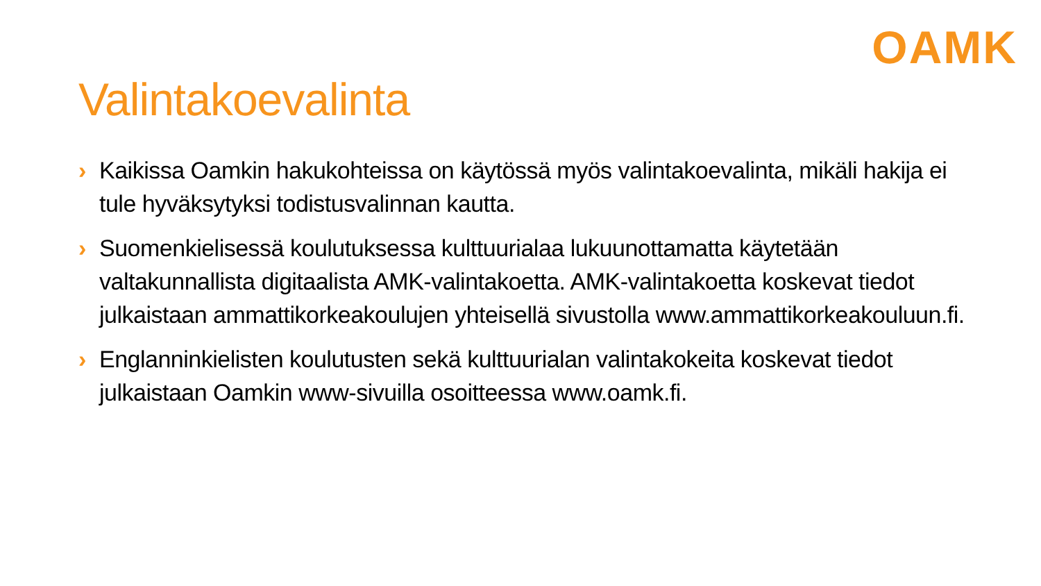OAMK
Valintakoevalinta
› Kaikissa Oamkin hakukohteissa on käytössä myös valintakoevalinta, mikäli hakija ei tule hyväksytyksi todistusvalinnan kautta.
› Suomenkielisessä koulutuksessa kulttuurialaa lukuunottamatta käytetään valtakunnallista digitaalista AMK-valintakoetta. AMK-valintakoetta koskevat tiedot julkaistaan ammattikorkeakoulujen yhteisellä sivustolla www.ammattikorkeakouluun.fi.
› Englanninkielisten koulutusten sekä kulttuurialan valintakokeita koskevat tiedot julkaistaan Oamkin www-sivuilla osoitteessa www.oamk.fi.